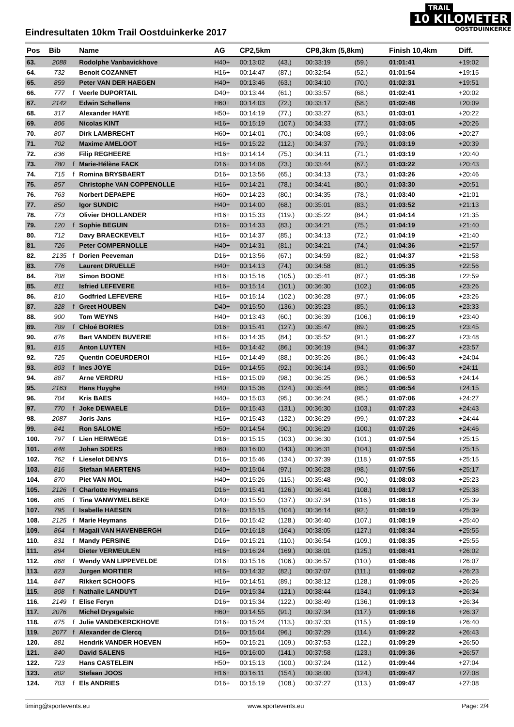TRAIL
10 KILOMETER
OOSTDUINKERKE
Eindresultaten 10km Trail Oostduinkerke 2017
| Pos | Bib | | Name | AG | CP2,5km | | CP8,3km (5,8km) | | Finish 10,4km | Diff. |
| --- | --- | --- | --- | --- | --- | --- | --- | --- | --- | --- |
| 63. | 2088 | | Rodolphe Vanbavickhove | H40+ | 00:13:02 | (43.) | 00:33:19 | (59.) | 01:01:41 | +19:02 |
| 64. | 732 | | Benoit COZANNET | H16+ | 00:14:47 | (87.) | 00:32:54 | (52.) | 01:01:54 | +19:15 |
| 65. | 859 | | Peter VAN DER HAEGEN | H40+ | 00:13:46 | (63.) | 00:34:10 | (70.) | 01:02:31 | +19:51 |
| 66. | 777 | f | Veerle DUPORTAIL | D40+ | 00:13:44 | (61.) | 00:33:57 | (68.) | 01:02:41 | +20:02 |
| 67. | 2142 | | Edwin Schellens | H60+ | 00:14:03 | (72.) | 00:33:17 | (58.) | 01:02:48 | +20:09 |
| 68. | 317 | | Alexander HAYE | H50+ | 00:14:19 | (77.) | 00:33:27 | (63.) | 01:03:01 | +20:22 |
| 69. | 806 | | Nicolas KINT | H16+ | 00:15:19 | (107.) | 00:34:33 | (77.) | 01:03:05 | +20:26 |
| 70. | 807 | | Dirk LAMBRECHT | H60+ | 00:14:01 | (70.) | 00:34:08 | (69.) | 01:03:06 | +20:27 |
| 71. | 702 | | Maxime AMELOOT | H16+ | 00:15:22 | (112.) | 00:34:37 | (79.) | 01:03:19 | +20:39 |
| 72. | 836 | | Filip REGHEERE | H16+ | 00:14:14 | (75.) | 00:34:11 | (71.) | 01:03:19 | +20:40 |
| 73. | 780 | f | Marie-Hélène FACK | D16+ | 00:14:06 | (73.) | 00:33:44 | (67.) | 01:03:22 | +20:43 |
| 74. | 715 | f | Romina BRYSBAERT | D16+ | 00:13:56 | (65.) | 00:34:13 | (73.) | 01:03:26 | +20:46 |
| 75. | 857 | | Christophe VAN COPPENOLLE | H16+ | 00:14:21 | (78.) | 00:34:41 | (80.) | 01:03:30 | +20:51 |
| 76. | 763 | | Norbert DEPAEPE | H60+ | 00:14:23 | (80.) | 00:34:35 | (78.) | 01:03:40 | +21:01 |
| 77. | 850 | | Igor SUNDIC | H40+ | 00:14:00 | (68.) | 00:35:01 | (83.) | 01:03:52 | +21:13 |
| 78. | 773 | | Olivier DHOLLANDER | H16+ | 00:15:33 | (119.) | 00:35:22 | (84.) | 01:04:14 | +21:35 |
| 79. | 120 | f | Sophie BEGUIN | D16+ | 00:14:33 | (83.) | 00:34:21 | (75.) | 01:04:19 | +21:40 |
| 80. | 712 | | Davy BRAECKEVELT | H16+ | 00:14:37 | (85.) | 00:34:13 | (72.) | 01:04:19 | +21:40 |
| 81. | 726 | | Peter COMPERNOLLE | H40+ | 00:14:31 | (81.) | 00:34:21 | (74.) | 01:04:36 | +21:57 |
| 82. | 2135 | f | Dorien Peeveman | D16+ | 00:13:56 | (67.) | 00:34:59 | (82.) | 01:04:37 | +21:58 |
| 83. | 776 | | Laurent DRUELLE | H40+ | 00:14:13 | (74.) | 00:34:58 | (81.) | 01:05:35 | +22:56 |
| 84. | 708 | | Simon BOONE | H16+ | 00:15:16 | (105.) | 00:35:41 | (87.) | 01:05:38 | +22:59 |
| 85. | 811 | | Isfried LEFEVERE | H16+ | 00:15:14 | (101.) | 00:36:30 | (102.) | 01:06:05 | +23:26 |
| 86. | 810 | | Godfried LEFEVERE | H16+ | 00:15:14 | (102.) | 00:36:28 | (97.) | 01:06:05 | +23:26 |
| 87. | 328 | f | Greet HOUBEN | D40+ | 00:15:50 | (136.) | 00:35:23 | (85.) | 01:06:13 | +23:33 |
| 88. | 900 | | Tom WEYNS | H40+ | 00:13:43 | (60.) | 00:36:39 | (106.) | 01:06:19 | +23:40 |
| 89. | 709 | f | Chloé BORIES | D16+ | 00:15:41 | (127.) | 00:35:47 | (89.) | 01:06:25 | +23:45 |
| 90. | 876 | | Bart VANDEN BUVERIE | H16+ | 00:14:35 | (84.) | 00:35:52 | (91.) | 01:06:27 | +23:48 |
| 91. | 815 | | Anton LUYTEN | H16+ | 00:14:42 | (86.) | 00:36:19 | (94.) | 01:06:37 | +23:57 |
| 92. | 725 | | Quentin COEURDEROI | H16+ | 00:14:49 | (88.) | 00:35:26 | (86.) | 01:06:43 | +24:04 |
| 93. | 803 | f | Ines JOYE | D16+ | 00:14:55 | (92.) | 00:36:14 | (93.) | 01:06:50 | +24:11 |
| 94. | 887 | | Arne VERDRU | H16+ | 00:15:09 | (98.) | 00:36:25 | (96.) | 01:06:53 | +24:14 |
| 95. | 2163 | | Hans Huyghe | H40+ | 00:15:36 | (124.) | 00:35:44 | (88.) | 01:06:54 | +24:15 |
| 96. | 704 | | Kris BAES | H40+ | 00:15:03 | (95.) | 00:36:24 | (95.) | 01:07:06 | +24:27 |
| 97. | 770 | f | Joke DEWAELE | D16+ | 00:15:43 | (131.) | 00:36:30 | (103.) | 01:07:23 | +24:43 |
| 98. | 2087 | | Joris Jans | H16+ | 00:15:43 | (132.) | 00:36:29 | (99.) | 01:07:23 | +24:44 |
| 99. | 841 | | Ron SALOME | H50+ | 00:14:54 | (90.) | 00:36:29 | (100.) | 01:07:26 | +24:46 |
| 100. | 797 | f | Lien HERWEGE | D16+ | 00:15:15 | (103.) | 00:36:30 | (101.) | 01:07:54 | +25:15 |
| 101. | 848 | | Johan SOERS | H60+ | 00:16:00 | (143.) | 00:36:31 | (104.) | 01:07:54 | +25:15 |
| 102. | 762 | f | Lieselot DENYS | D16+ | 00:15:46 | (134.) | 00:37:39 | (118.) | 01:07:55 | +25:15 |
| 103. | 816 | | Stefaan MAERTENS | H40+ | 00:15:04 | (97.) | 00:36:28 | (98.) | 01:07:56 | +25:17 |
| 104. | 870 | | Piet VAN MOL | H40+ | 00:15:26 | (115.) | 00:35:48 | (90.) | 01:08:03 | +25:23 |
| 105. | 2126 | f | Charlotte Heymans | D16+ | 00:15:41 | (126.) | 00:36:41 | (108.) | 01:08:17 | +25:38 |
| 106. | 885 | f | Tina VANWYMELBEKE | D40+ | 00:15:50 | (137.) | 00:37:34 | (116.) | 01:08:18 | +25:39 |
| 107. | 795 | f | Isabelle HAESEN | D16+ | 00:15:15 | (104.) | 00:36:14 | (92.) | 01:08:19 | +25:39 |
| 108. | 2125 | f | Marie Heymans | D16+ | 00:15:42 | (128.) | 00:36:40 | (107.) | 01:08:19 | +25:40 |
| 109. | 864 | f | Magali VAN HAVENBERGH | D16+ | 00:16:18 | (164.) | 00:38:05 | (127.) | 01:08:34 | +25:55 |
| 110. | 831 | f | Mandy PERSINE | D16+ | 00:15:21 | (110.) | 00:36:54 | (109.) | 01:08:35 | +25:55 |
| 111. | 894 | | Dieter VERMEULEN | H16+ | 00:16:24 | (169.) | 00:38:01 | (125.) | 01:08:41 | +26:02 |
| 112. | 868 | f | Wendy VAN LIPPEVELDE | D16+ | 00:15:16 | (106.) | 00:36:57 | (110.) | 01:08:46 | +26:07 |
| 113. | 823 | | Jurgen MORTIER | H16+ | 00:14:32 | (82.) | 00:37:07 | (111.) | 01:09:02 | +26:23 |
| 114. | 847 | | Rikkert SCHOOFS | H16+ | 00:14:51 | (89.) | 00:38:12 | (128.) | 01:09:05 | +26:26 |
| 115. | 808 | f | Nathalie LANDUYT | D16+ | 00:15:34 | (121.) | 00:38:44 | (134.) | 01:09:13 | +26:34 |
| 116. | 2149 | f | Elise Feryn | D16+ | 00:15:34 | (122.) | 00:38:49 | (136.) | 01:09:13 | +26:34 |
| 117. | 2076 | | Michel Drysgalsic | H60+ | 00:14:55 | (91.) | 00:37:34 | (117.) | 01:09:16 | +26:37 |
| 118. | 875 | f | Julie VANDEKERCKHOVE | D16+ | 00:15:24 | (113.) | 00:37:33 | (115.) | 01:09:19 | +26:40 |
| 119. | 2077 | f | Alexander de Clercq | D16+ | 00:15:04 | (96.) | 00:37:29 | (114.) | 01:09:22 | +26:43 |
| 120. | 881 | | Hendrik VANDER HOEVEN | H50+ | 00:15:21 | (109.) | 00:37:53 | (122.) | 01:09:29 | +26:50 |
| 121. | 840 | | David SALENS | H16+ | 00:16:00 | (141.) | 00:37:58 | (123.) | 01:09:36 | +26:57 |
| 122. | 723 | | Hans CASTELEIN | H50+ | 00:15:13 | (100.) | 00:37:24 | (112.) | 01:09:44 | +27:04 |
| 123. | 802 | | Stefaan JOOS | H16+ | 00:16:11 | (154.) | 00:38:00 | (124.) | 01:09:47 | +27:08 |
| 124. | 703 | f | Els ANDRIES | D16+ | 00:15:19 | (108.) | 00:37:27 | (113.) | 01:09:47 | +27:08 |
timing@sportevents.eu www.sportevents.eu Page: 2/4